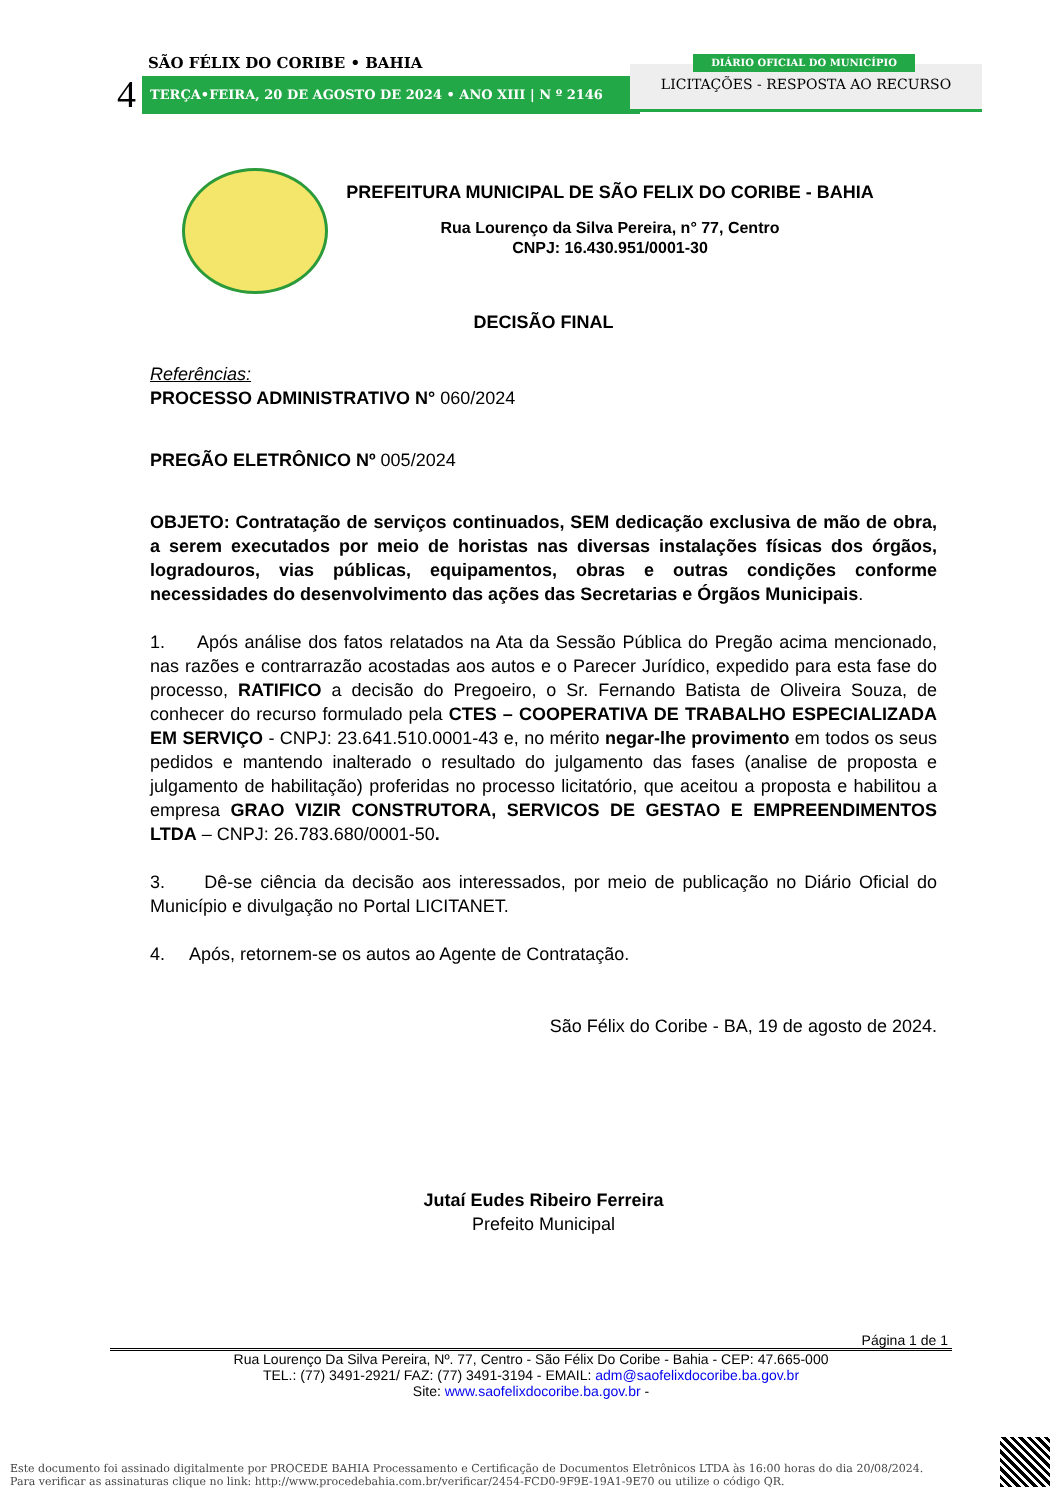SÃO FÉLIX DO CORIBE • BAHIA
4 TERÇA•FEIRA, 20 DE AGOSTO DE 2024 • ANO XIII | N º 2146
LICITAÇÕES - RESPOSTA AO RECURSO
DIÁRIO OFICIAL DO MUNICÍPIO
PREFEITURA MUNICIPAL DE SÃO FELIX DO CORIBE - BAHIA
Rua Lourenço da Silva Pereira, n° 77, Centro
CNPJ: 16.430.951/0001-30
DECISÃO FINAL
Referências:
PROCESSO ADMINISTRATIVO N° 060/2024
PREGÃO ELETRÔNICO Nº 005/2024
OBJETO: Contratação de serviços continuados, SEM dedicação exclusiva de mão de obra, a serem executados por meio de horistas nas diversas instalações físicas dos órgãos, logradouros, vias públicas, equipamentos, obras e outras condições conforme necessidades do desenvolvimento das ações das Secretarias e Órgãos Municipais.
1. Após análise dos fatos relatados na Ata da Sessão Pública do Pregão acima mencionado, nas razões e contrarrazão acostadas aos autos e o Parecer Jurídico, expedido para esta fase do processo, RATIFICO a decisão do Pregoeiro, o Sr. Fernando Batista de Oliveira Souza, de conhecer do recurso formulado pela CTES – COOPERATIVA DE TRABALHO ESPECIALIZADA EM SERVIÇO - CNPJ: 23.641.510.0001-43 e, no mérito negar-lhe provimento em todos os seus pedidos e mantendo inalterado o resultado do julgamento das fases (analise de proposta e julgamento de habilitação) proferidas no processo licitatório, que aceitou a proposta e habilitou a empresa GRAO VIZIR CONSTRUTORA, SERVICOS DE GESTAO E EMPREENDIMENTOS LTDA – CNPJ: 26.783.680/0001-50.
3. Dê-se ciência da decisão aos interessados, por meio de publicação no Diário Oficial do Município e divulgação no Portal LICITANET.
4. Após, retornem-se os autos ao Agente de Contratação.
São Félix do Coribe - BA, 19 de agosto de 2024.
Jutaí Eudes Ribeiro Ferreira
Prefeito Municipal
Página 1 de 1
Rua Lourenço Da Silva Pereira, Nº. 77, Centro - São Félix Do Coribe - Bahia - CEP: 47.665-000
TEL.: (77) 3491-2921/ FAZ: (77) 3491-3194 - EMAIL: adm@saofelixdocoribe.ba.gov.br
Site: www.saofelixdocoribe.ba.gov.br -
Este documento foi assinado digitalmente por PROCEDE BAHIA Processamento e Certificação de Documentos Eletrônicos LTDA às 16:00 horas do dia 20/08/2024.
Para verificar as assinaturas clique no link: http://www.procedebahia.com.br/verificar/2454-FCD0-9F9E-19A1-9E70 ou utilize o código QR.